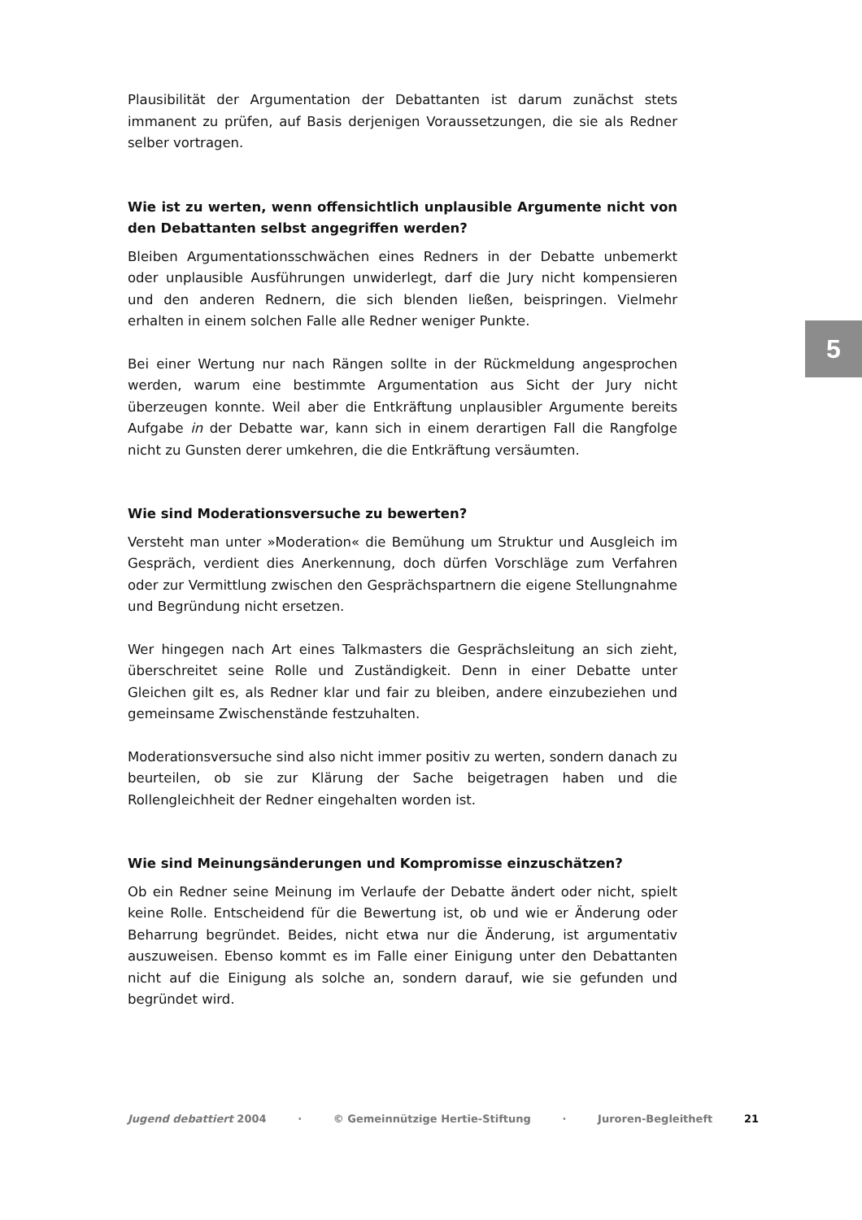Plausibilität der Argumentation der Debattanten ist darum zunächst stets immanent zu prüfen, auf Basis derjenigen Voraussetzungen, die sie als Redner selber vortragen.
Wie ist zu werten, wenn offensichtlich unplausible Argumente nicht von den Debattanten selbst angegriffen werden?
Bleiben Argumentationsschwächen eines Redners in der Debatte unbemerkt oder unplausible Ausführungen unwiderlegt, darf die Jury nicht kompensieren und den anderen Rednern, die sich blenden ließen, beispringen. Vielmehr erhalten in einem solchen Falle alle Redner weniger Punkte.
Bei einer Wertung nur nach Rängen sollte in der Rückmeldung angesprochen werden, warum eine bestimmte Argumentation aus Sicht der Jury nicht überzeugen konnte. Weil aber die Entkräftung unplausibler Argumente bereits Aufgabe in der Debatte war, kann sich in einem derartigen Fall die Rangfolge nicht zu Gunsten derer umkehren, die die Entkräftung versäumten.
Wie sind Moderationsversuche zu bewerten?
Versteht man unter »Moderation« die Bemühung um Struktur und Ausgleich im Gespräch, verdient dies Anerkennung, doch dürfen Vorschläge zum Verfahren oder zur Vermittlung zwischen den Gesprächspartnern die eigene Stellungnahme und Begründung nicht ersetzen.
Wer hingegen nach Art eines Talkmasters die Gesprächsleitung an sich zieht, überschreitet seine Rolle und Zuständigkeit. Denn in einer Debatte unter Gleichen gilt es, als Redner klar und fair zu bleiben, andere einzubeziehen und gemeinsame Zwischenstände festzuhalten.
Moderationsversuche sind also nicht immer positiv zu werten, sondern danach zu beurteilen, ob sie zur Klärung der Sache beigetragen haben und die Rollengleichheit der Redner eingehalten worden ist.
Wie sind Meinungsänderungen und Kompromisse einzuschätzen?
Ob ein Redner seine Meinung im Verlaufe der Debatte ändert oder nicht, spielt keine Rolle. Entscheidend für die Bewertung ist, ob und wie er Änderung oder Beharrung begründet. Beides, nicht etwa nur die Änderung, ist argumentativ auszuweisen. Ebenso kommt es im Falle einer Einigung unter den Debattanten nicht auf die Einigung als solche an, sondern darauf, wie sie gefunden und begründet wird.
5
Jugend debattiert 2004 · © Gemeinnützige Hertie-Stiftung · Juroren-Begleitheft 21